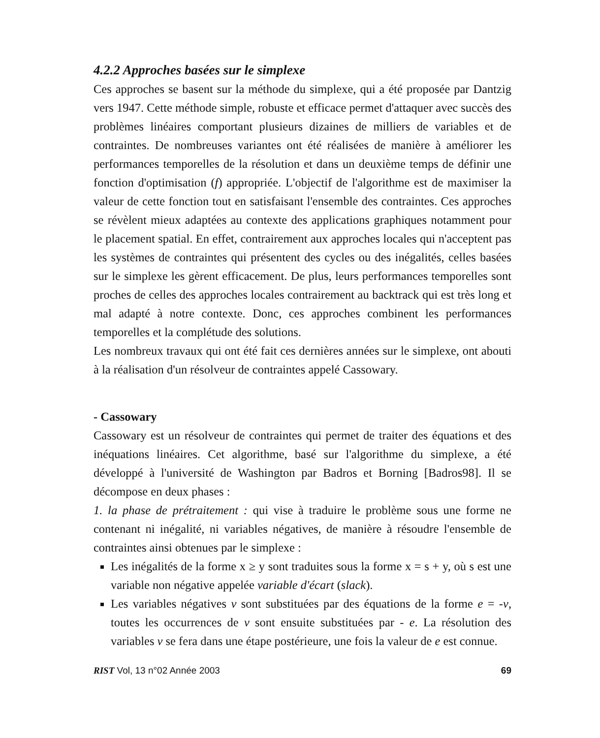4.2.2 Approches basées sur le simplexe
Ces approches se basent sur la méthode du simplexe, qui a été proposée par Dantzig vers 1947. Cette méthode simple, robuste et efficace permet d'attaquer avec succès des problèmes linéaires comportant plusieurs dizaines de milliers de variables et de contraintes. De nombreuses variantes ont été réalisées de manière à améliorer les performances temporelles de la résolution et dans un deuxième temps de définir une fonction d'optimisation (f) appropriée. L'objectif de l'algorithme est de maximiser la valeur de cette fonction tout en satisfaisant l'ensemble des contraintes. Ces approches se révèlent mieux adaptées au contexte des applications graphiques notamment pour le placement spatial. En effet, contrairement aux approches locales qui n'acceptent pas les systèmes de contraintes qui présentent des cycles ou des inégalités, celles basées sur le simplexe les gèrent efficacement. De plus, leurs performances temporelles sont proches de celles des approches locales contrairement au backtrack qui est très long et mal adapté à notre contexte. Donc, ces approches combinent les performances temporelles et la complétude des solutions.
Les nombreux travaux qui ont été fait ces dernières années sur le simplexe, ont abouti à la réalisation d'un résolveur de contraintes appelé Cassowary.
- Cassowary
Cassowary est un résolveur de contraintes qui permet de traiter des équations et des inéquations linéaires. Cet algorithme, basé sur l'algorithme du simplexe, a été développé à l'université de Washington par Badros et Borning [Badros98]. Il se décompose en deux phases :
1. la phase de prétraitement : qui vise à traduire le problème sous une forme ne contenant ni inégalité, ni variables négatives, de manière à résoudre l'ensemble de contraintes ainsi obtenues par le simplexe :
Les inégalités de la forme x ≥ y sont traduites sous la forme x = s + y, où s est une variable non négative appelée variable d'écart (slack).
Les variables négatives v sont substituées par des équations de la forme e = -v, toutes les occurrences de v sont ensuite substituées par - e. La résolution des variables v se fera dans une étape postérieure, une fois la valeur de e est connue.
RIST Vol, 13 n°02 Année 2003 69